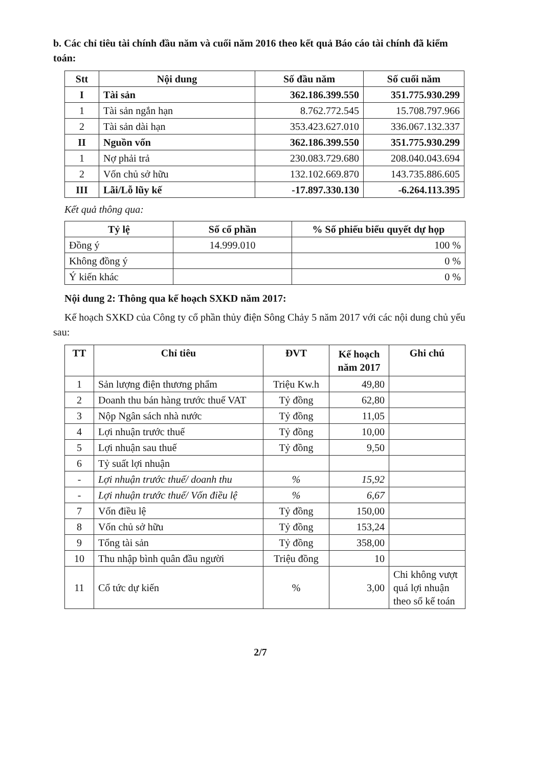b. Các chỉ tiêu tài chính đầu năm và cuối năm 2016 theo kết quả Báo cáo tài chính đã kiểm toán:
| Stt | Nội dung | Số đầu năm | Số cuối năm |
| --- | --- | --- | --- |
| I | Tài sản | 362.186.399.550 | 351.775.930.299 |
| 1 | Tài sản ngắn hạn | 8.762.772.545 | 15.708.797.966 |
| 2 | Tài sản dài hạn | 353.423.627.010 | 336.067.132.337 |
| II | Nguồn vốn | 362.186.399.550 | 351.775.930.299 |
| 1 | Nợ phải trả | 230.083.729.680 | 208.040.043.694 |
| 2 | Vốn chủ sở hữu | 132.102.669.870 | 143.735.886.605 |
| III | Lãi/Lỗ lũy kế | -17.897.330.130 | -6.264.113.395 |
Kết quả thông qua:
| Tỷ lệ | Số cổ phần | % Số phiếu biểu quyết dự họp |
| --- | --- | --- |
| Đồng ý | 14.999.010 | 100 % |
| Không đồng ý | | 0 % |
| Ý kiến khác | | 0 % |
Nội dung 2: Thông qua kế hoạch SXKD năm 2017:
Kế hoạch SXKD của Công ty cổ phần thủy điện Sông Chảy 5 năm 2017 với các nội dung chủ yếu sau:
| TT | Chỉ tiêu | ĐVT | Kế hoạch năm 2017 | Ghi chú |
| --- | --- | --- | --- | --- |
| 1 | Sản lượng điện thương phẩm | Triệu Kw.h | 49,80 | |
| 2 | Doanh thu bán hàng trước thuế VAT | Tỷ đồng | 62,80 | |
| 3 | Nộp Ngân sách nhà nước | Tỷ đồng | 11,05 | |
| 4 | Lợi nhuận trước thuế | Tỷ đồng | 10,00 | |
| 5 | Lợi nhuận sau thuế | Tỷ đồng | 9,50 | |
| 6 | Tỷ suất lợi nhuận | | | |
| - | Lợi nhuận trước thuế/ doanh thu | % | 15,92 | |
| - | Lợi nhuận trước thuế/ Vốn điều lệ | % | 6,67 | |
| 7 | Vốn điều lệ | Tỷ đồng | 150,00 | |
| 8 | Vốn chủ sở hữu | Tỷ đồng | 153,24 | |
| 9 | Tổng tài sản | Tỷ đồng | 358,00 | |
| 10 | Thu nhập bình quân đầu người | Triệu đồng | 10 | |
| 11 | Cổ tức dự kiến | % | 3,00 | Chi không vượt quá lợi nhuận theo sổ kế toán |
2/7